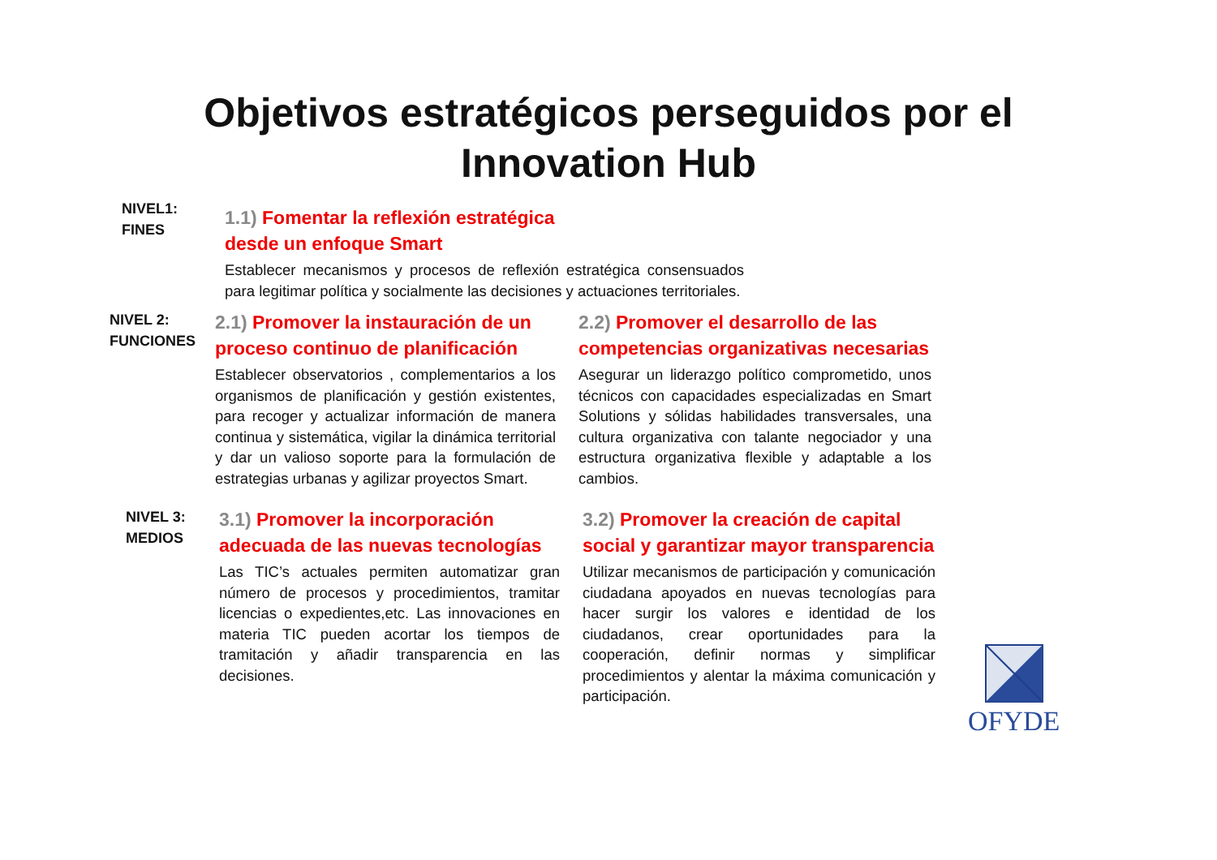Objetivos estratégicos perseguidos por el
Innovation Hub
NIVEL1:
FINES
1.1) Fomentar la reflexión estratégica
desde un enfoque Smart
Establecer mecanismos y procesos de reflexión estratégica consensuados para legitimar política y socialmente las decisiones y actuaciones territoriales.
NIVEL 2:
FUNCIONES
2.1) Promover la instauración de un proceso continuo de planificación
Establecer observatorios , complementarios a los organismos de planificación y gestión existentes, para recoger y actualizar información de manera continua y sistemática, vigilar la dinámica territorial y dar un valioso soporte para la formulación de estrategias urbanas y agilizar proyectos Smart.
2.2) Promover el desarrollo de las competencias organizativas necesarias
Asegurar un liderazgo político comprometido, unos técnicos con capacidades especializadas en Smart Solutions y sólidas habilidades transversales, una cultura organizativa con talante negociador y una estructura organizativa flexible y adaptable a los cambios.
NIVEL 3:
MEDIOS
3.1) Promover la incorporación adecuada de las nuevas tecnologías
Las TIC’s actuales permiten automatizar gran número de procesos y procedimientos, tramitar licencias o expedientes,etc. Las innovaciones en materia TIC pueden acortar los tiempos de tramitación y añadir transparencia en las decisiones.
3.2) Promover la creación de capital social y garantizar mayor transparencia
Utilizar mecanismos de participación y comunicación ciudadana apoyados en nuevas tecnologías para hacer surgir los valores e identidad de los ciudadanos, crear oportunidades para la cooperación, definir normas y simplificar procedimientos y alentar la máxima comunicación y participación.
OFYDE